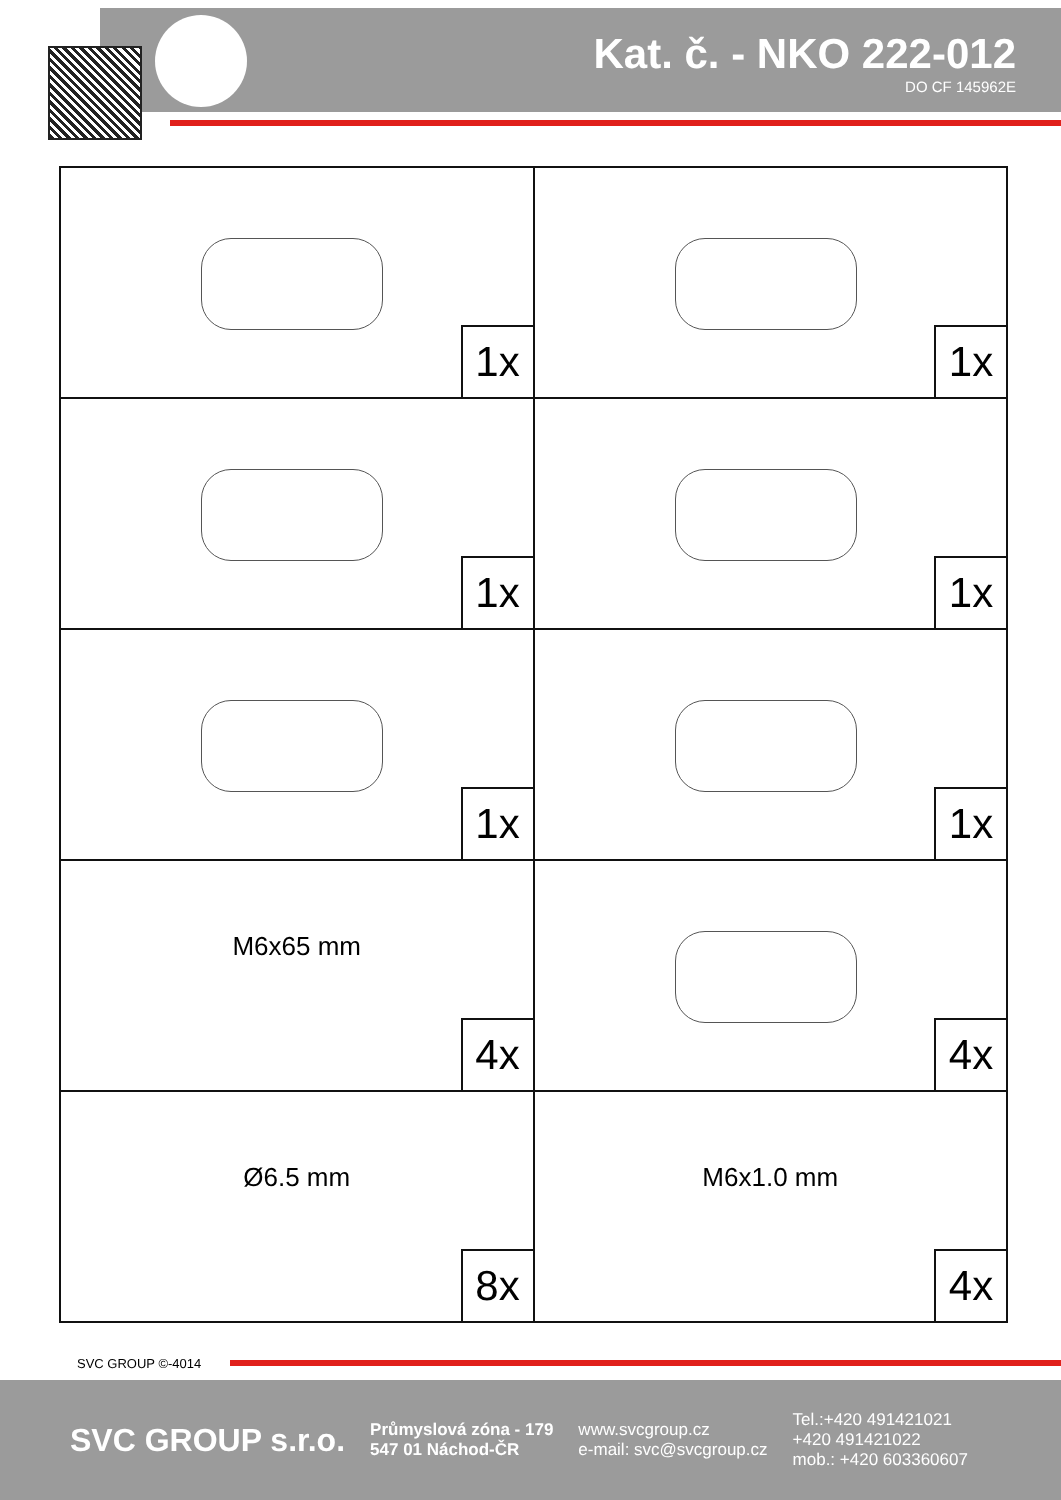Kat. č. - NKO 222-012
DO CF 145962E
| 1x | 1x |
| 1x | 1x |
| 1x | 1x |
| M6x65 mm 4x | 4x |
| Ø6.5 mm 8x | M6x1.0 mm 4x |
SVC GROUP ©-4014
SVC GROUP s.r.o.
Průmyslová zóna - 179
547 01 Náchod-ČR
www.svcgroup.cz
e-mail: svc@svcgroup.cz
Tel.:+420 491421021
+420 491421022
mob.: +420 603360607